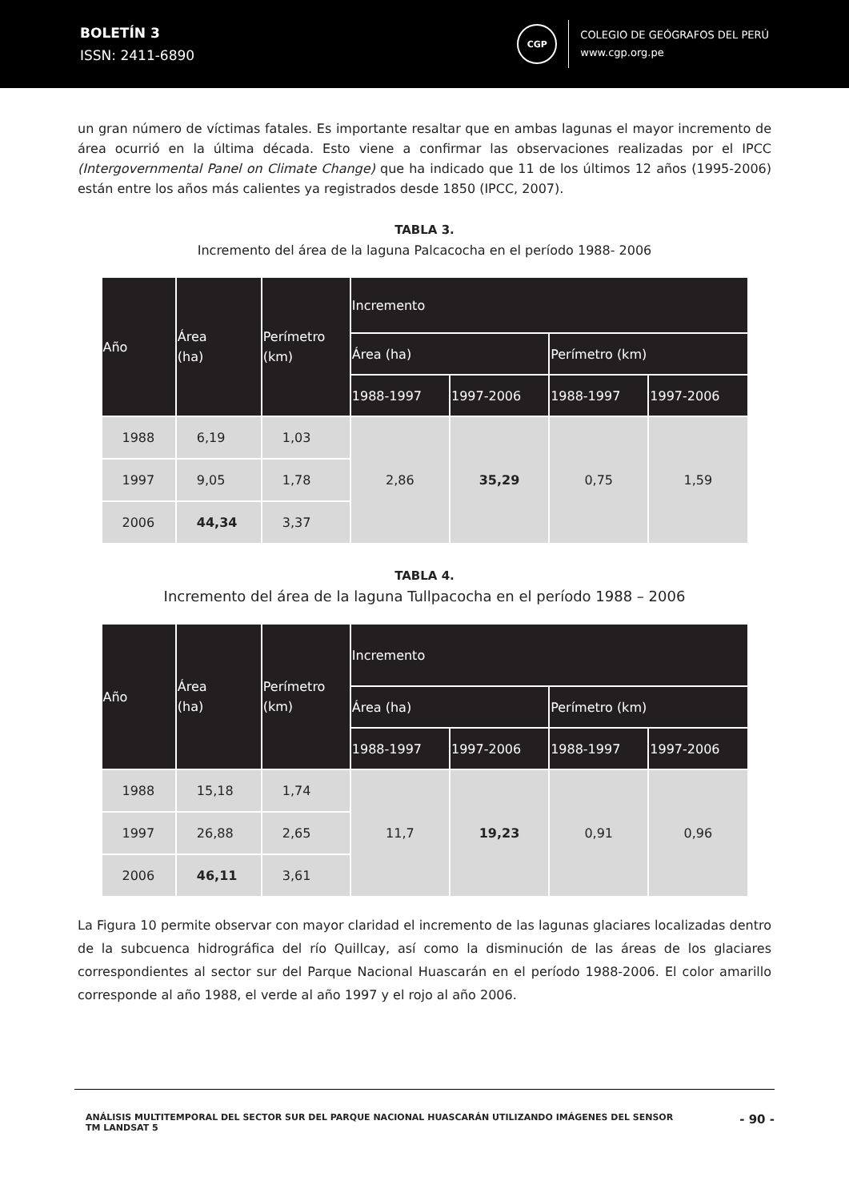BOLETÍN 3
ISSN: 2411-6890
CGP
COLEGIO DE GEÓGRAFOS DEL PERÚ
www.cgp.org.pe
un gran número de víctimas fatales. Es importante resaltar que en ambas lagunas el mayor incremento de área ocurrió en la última década. Esto viene a confirmar las observaciones realizadas por el IPCC (Intergovernmental Panel on Climate Change) que ha indicado que 11 de los últimos 12 años (1995-2006) están entre los años más calientes ya registrados desde 1850 (IPCC, 2007).
TABLA 3.
Incremento del área de la laguna Palcacocha en el período 1988- 2006
| Año | Área (ha) | Perímetro (km) | Incremento | | | |
| --- | --- | --- | --- | --- | --- | --- |
| | | | Área (ha) | | Perímetro (km) | |
| | | | 1988-1997 | 1997-2006 | 1988-1997 | 1997-2006 |
| 1988 | 6,19 | 1,03 | 2,86 | 35,29 | 0,75 | 1,59 |
| 1997 | 9,05 | 1,78 | | | | |
| 2006 | 44,34 | 3,37 | | | | |
TABLA 4.
Incremento del área de la laguna Tullpacocha en el período 1988 – 2006
| Año | Área (ha) | Perímetro (km) | Incremento | | | |
| --- | --- | --- | --- | --- | --- | --- |
| | | | Área (ha) | | Perímetro (km) | |
| | | | 1988-1997 | 1997-2006 | 1988-1997 | 1997-2006 |
| 1988 | 15,18 | 1,74 | 11,7 | 19,23 | 0,91 | 0,96 |
| 1997 | 26,88 | 2,65 | | | | |
| 2006 | 46,11 | 3,61 | | | | |
La Figura 10 permite observar con mayor claridad el incremento de las lagunas glaciares localizadas dentro de la subcuenca hidrográfica del río Quillcay, así como la disminución de las áreas de los glaciares correspondientes al sector sur del Parque Nacional Huascarán en el período 1988-2006. El color amarillo corresponde al año 1988, el verde al año 1997 y el rojo al año 2006.
ANÁLISIS MULTITEMPORAL DEL SECTOR SUR DEL PARQUE NACIONAL HUASCARÁN UTILIZANDO IMÁGENES DEL SENSOR
TM LANDSAT 5
- 90 -